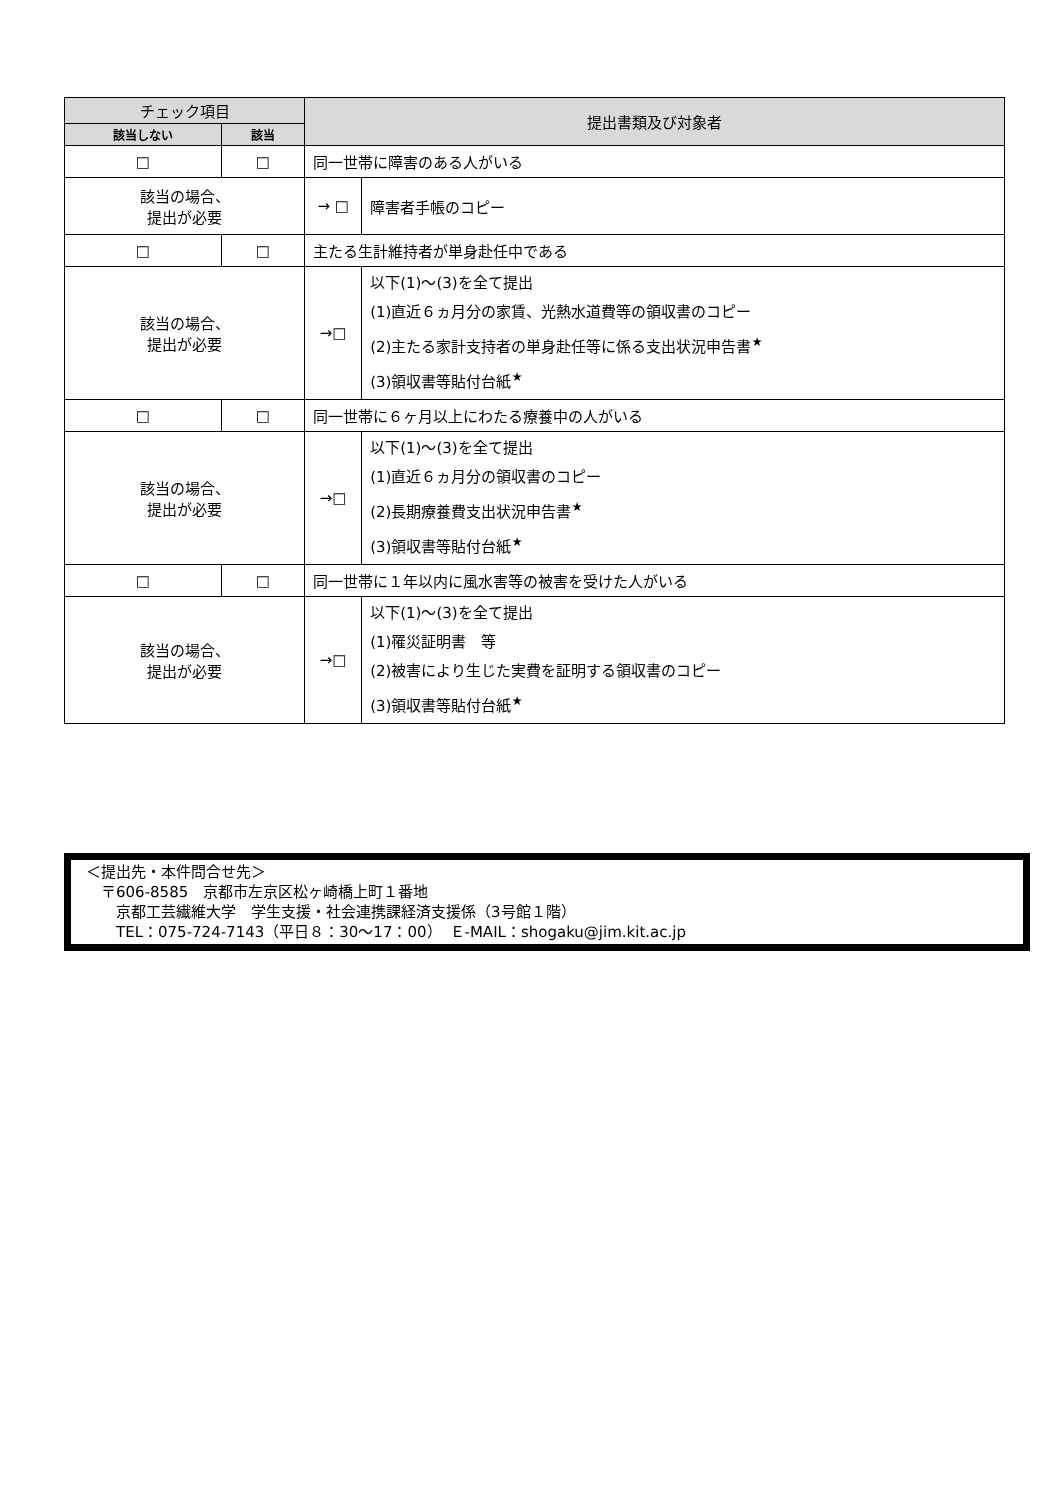| チェック項目 | | 提出書類及び対象者 | |
| --- | --- | --- | --- |
| 該当しない | 該当 | | |
| □ | □ | 同一世帯に障害のある人がいる | |
| 該当の場合、 提出が必要 | | → □ | 障害者手帳のコピー |
| □ | □ | 主たる生計維持者が単身赴任中である | |
| 該当の場合、 提出が必要 | | →□ | 以下(1)～(3)を全て提出 (1)直近６ヵ月分の家賃、光熱水道費等の領収書のコピー (2)主たる家計支持者の単身赴任等に係る支出状況申告書<sup>★</sup> (3)領収書等貼付台紙<sup>★</sup> |
| □ | □ | 同一世帯に６ヶ月以上にわたる療養中の人がいる | |
| 該当の場合、 提出が必要 | | →□ | 以下(1)～(3)を全て提出 (1)直近６ヵ月分の領収書のコピー (2)長期療養費支出状況申告書<sup>★</sup> (3)領収書等貼付台紙<sup>★</sup> |
| □ | □ | 同一世帯に１年以内に風水害等の被害を受けた人がいる | |
| 該当の場合、 提出が必要 | | →□ | 以下(1)～(3)を全て提出 (1)罹災証明書 等 (2)被害により生じた実費を証明する領収書のコピー (3)領収書等貼付台紙<sup>★</sup> |
＜提出先・本件問合せ先＞
　〒606-8585　京都市左京区松ヶ崎橋上町１番地
　　京都工芸繊維大学　学生支援・社会連携課経済支援係（3号館１階）
　　TEL：075-724-7143（平日８：30～17：00）　Ｅ-MAIL：shogaku@jim.kit.ac.jp